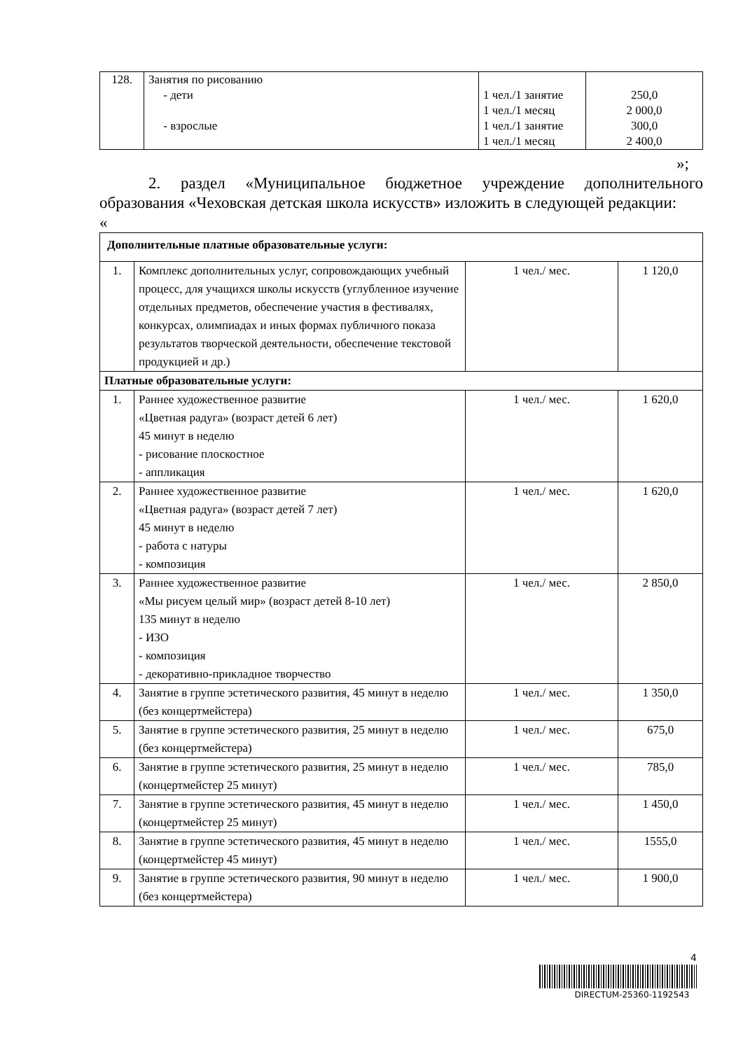| 128. | Занятия по рисованию - дети - взрослые | 1 чел./1 занятие 1 чел./1 месяц 1 чел./1 занятие 1 чел./1 месяц | 250,0 2 000,0 300,0 2 400,0 |
»;
2. раздел «Муниципальное бюджетное учреждение дополнительного образования «Чеховская детская школа искусств» изложить в следующей редакции:
«
| Дополнительные платные образовательные услуги: | | | |
| 1. | Комплекс дополнительных услуг, сопровождающих учебный процесс, для учащихся школы искусств (углубленное изучение отдельных предметов, обеспечение участия в фестивалях, конкурсах, олимпиадах и иных формах публичного показа результатов творческой деятельности, обеспечение текстовой продукцией и др.) | 1 чел./ мес. | 1 120,0 |
| Платные образовательные услуги: | | | |
| 1. | Раннее художественное развитие «Цветная радуга» (возраст детей 6 лет) 45 минут в неделю - рисование плоскостное - аппликация | 1 чел./ мес. | 1 620,0 |
| 2. | Раннее художественное развитие «Цветная радуга» (возраст детей 7 лет) 45 минут в неделю - работа с натуры - композиция | 1 чел./ мес. | 1 620,0 |
| 3. | Раннее художественное развитие «Мы рисуем целый мир» (возраст детей 8-10 лет) 135 минут в неделю - ИЗО - композиция - декоративно-прикладное творчество | 1 чел./ мес. | 2 850,0 |
| 4. | Занятие в группе эстетического развития, 45 минут в неделю (без концертмейстера) | 1 чел./ мес. | 1 350,0 |
| 5. | Занятие в группе эстетического развития, 25 минут в неделю (без концертмейстера) | 1 чел./ мес. | 675,0 |
| 6. | Занятие в группе эстетического развития, 25 минут в неделю (концертмейстер 25 минут) | 1 чел./ мес. | 785,0 |
| 7. | Занятие в группе эстетического развития, 45 минут в неделю (концертмейстер 25 минут) | 1 чел./ мес. | 1 450,0 |
| 8. | Занятие в группе эстетического развития, 45 минут в неделю (концертмейстер 45 минут) | 1 чел./ мес. | 1555,0 |
| 9. | Занятие в группе эстетического развития, 90 минут в неделю (без концертмейстера) | 1 чел./ мес. | 1 900,0 |
4
DIRECTUM-25360-1192543